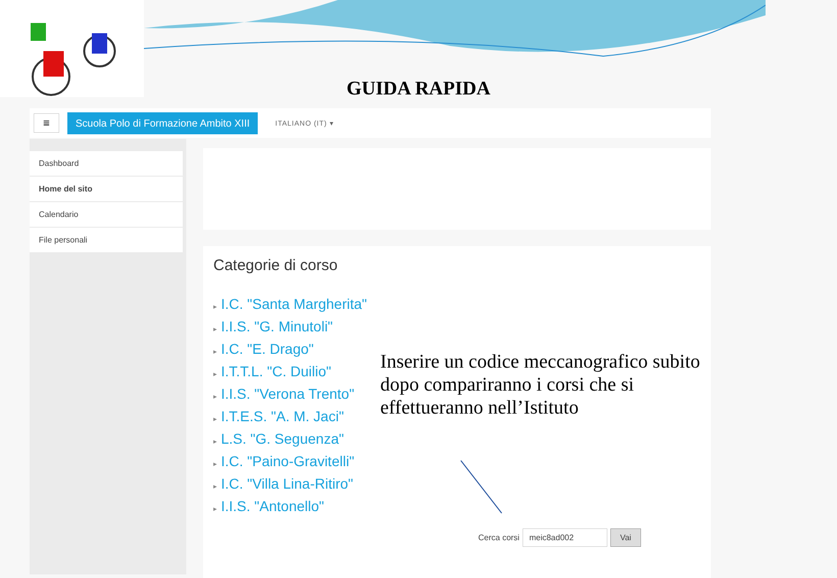GUIDA RAPIDA
≡
Scuola Polo di Formazione Ambito XIII
ITALIANO (IT) ▾
Dashboard
Home del sito
Calendario
File personali
Categorie di corso
▸ I.C. "Santa Margherita"
▸ I.I.S. "G. Minutoli"
▸ I.C. "E. Drago"
▸ I.T.T.L. "C. Duilio"
▸ I.I.S. "Verona Trento"
▸ I.T.E.S. "A. M. Jaci"
▸ L.S. "G. Seguenza"
▸ I.C. "Paino-Gravitelli"
▸ I.C. "Villa Lina-Ritiro"
▸ I.I.S. "Antonello"
Inserire un codice meccanografico subito dopo compariranno i corsi che si effettueranno nell’Istituto
Cerca corsi
meic8ad002 Vai